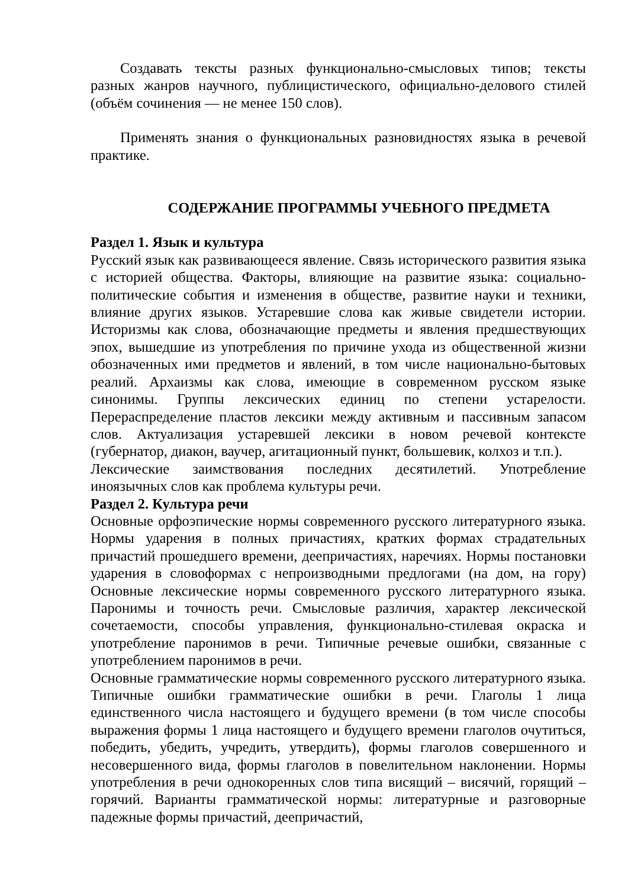Создавать тексты разных функционально-смысловых типов; тексты разных жанров научного, публицистического, официально-делового стилей (объём сочинения — не менее 150 слов).
Применять знания о функциональных разновидностях языка в речевой практике.
СОДЕРЖАНИЕ ПРОГРАММЫ УЧЕБНОГО ПРЕДМЕТА
Раздел 1. Язык и культура
Русский язык как развивающееся явление. Связь исторического развития языка с историей общества. Факторы, влияющие на развитие языка: социально-политические события и изменения в обществе, развитие науки и техники, влияние других языков. Устаревшие слова как живые свидетели истории. Историзмы как слова, обозначающие предметы и явления предшествующих эпох, вышедшие из употребления по причине ухода из общественной жизни обозначенных ими предметов и явлений, в том числе национально-бытовых реалий. Архаизмы как слова, имеющие в современном русском языке синонимы. Группы лексических единиц по степени устарелости. Перераспределение пластов лексики между активным и пассивным запасом слов. Актуализация устаревшей лексики в новом речевой контексте (губернатор, диакон, ваучер, агитационный пункт, большевик, колхоз и т.п.).
Лексические заимствования последних десятилетий. Употребление иноязычных слов как проблема культуры речи.
Раздел 2. Культура речи
Основные орфоэпические нормы современного русского литературного языка. Нормы ударения в полных причастиях, кратких формах страдательных причастий прошедшего времени, деепричастиях, наречиях. Нормы постановки ударения в словоформах с непроизводными предлогами (на дом, на гору) Основные лексические нормы современного русского литературного языка. Паронимы и точность речи. Смысловые различия, характер лексической сочетаемости, способы управления, функционально-стилевая окраска и употребление паронимов в речи. Типичные речевые ошибки, связанные с употреблением паронимов в речи.
Основные грамматические нормы современного русского литературного языка. Типичные ошибки грамматические ошибки в речи. Глаголы 1 лица единственного числа настоящего и будущего времени (в том числе способы выражения формы 1 лица настоящего и будущего времени глаголов очутиться, победить, убедить, учредить, утвердить), формы глаголов совершенного и несовершенного вида, формы глаголов в повелительном наклонении. Нормы употребления в речи однокоренных слов типа висящий – висячий, горящий – горячий. Варианты грамматической нормы: литературные и разговорные падежные формы причастий, деепричастий,